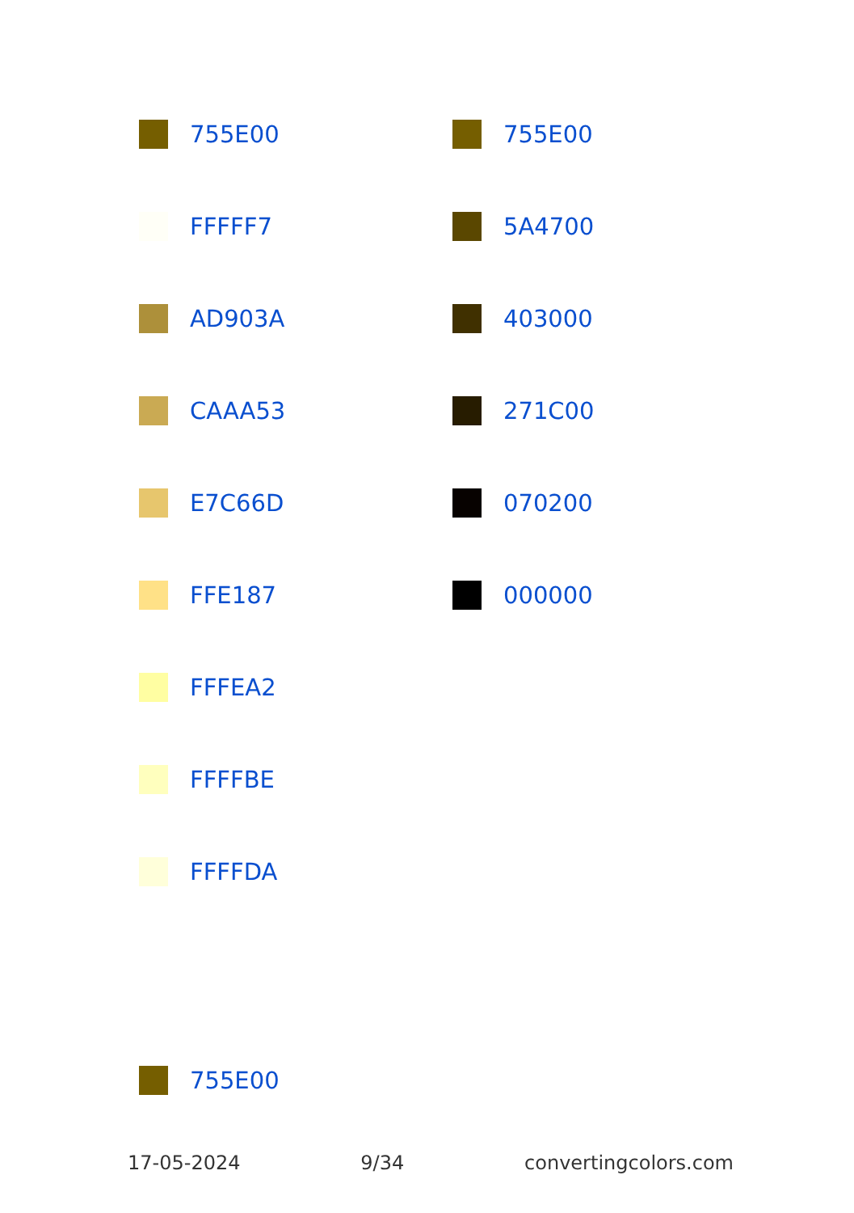755E00
FFFFF7
AD903A
CAAA53
E7C66D
FFE187
FFFEA2
FFFFBE
FFFFDA
755E00
5A4700
403000
271C00
070200
000000
755E00
17-05-2024 9/34 convertingcolors.com